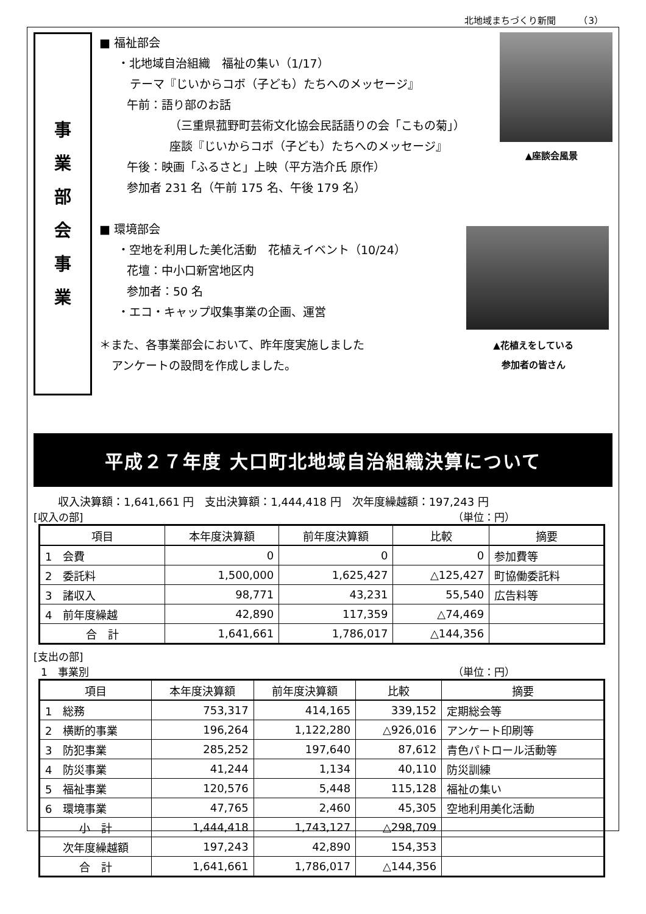北地域まちづくり新聞　　　（3）
事
業
部
会
事
業
▲座談会風景
▲花植えをしている
参加者の皆さん
■ 福祉部会
・北地域自治組織　福祉の集い（1/17）
テーマ『じいからコボ（子ども）たちへのメッセージ』
午前：語り部のお話
（三重県菰野町芸術文化協会民話語りの会「こもの菊」）
座談『じいからコボ（子ども）たちへのメッセージ』
午後：映画「ふるさと」上映（平方浩介氏 原作）
参加者 231 名（午前 175 名、午後 179 名）
■ 環境部会
・空地を利用した美化活動　花植えイベント（10/24）
花壇：中小口新宮地区内
参加者：50 名
・エコ・キャップ収集事業の企画、運営
＊また、各事業部会において、昨年度実施しました
アンケートの設問を作成しました。
平成２７年度 大口町北地域自治組織決算について
収入決算額：1,641,661 円　支出決算額：1,444,418 円　次年度繰越額：197,243 円
[収入の部] （単位：円）
| 項目 | 本年度決算額 | 前年度決算額 | 比較 | 摘要 |
| --- | --- | --- | --- | --- |
| 1 会費 | 0 | 0 | 0 | 参加費等 |
| 2 委託料 | 1,500,000 | 1,625,427 | △125,427 | 町協働委託料 |
| 3 諸収入 | 98,771 | 43,231 | 55,540 | 広告料等 |
| 4 前年度繰越 | 42,890 | 117,359 | △74,469 | |
| 合 計 | 1,641,661 | 1,786,017 | △144,356 | |
[支出の部]
1　事業別 （単位：円）
| 項目 | 本年度決算額 | 前年度決算額 | 比較 | 摘要 |
| --- | --- | --- | --- | --- |
| 1 総務 | 753,317 | 414,165 | 339,152 | 定期総会等 |
| 2 横断的事業 | 196,264 | 1,122,280 | △926,016 | アンケート印刷等 |
| 3 防犯事業 | 285,252 | 197,640 | 87,612 | 青色パトロール活動等 |
| 4 防災事業 | 41,244 | 1,134 | 40,110 | 防災訓練 |
| 5 福祉事業 | 120,576 | 5,448 | 115,128 | 福祉の集い |
| 6 環境事業 | 47,765 | 2,460 | 45,305 | 空地利用美化活動 |
| 小 計 | 1,444,418 | 1,743,127 | △298,709 | |
| 次年度繰越額 | 197,243 | 42,890 | 154,353 | |
| 合 計 | 1,641,661 | 1,786,017 | △144,356 | |